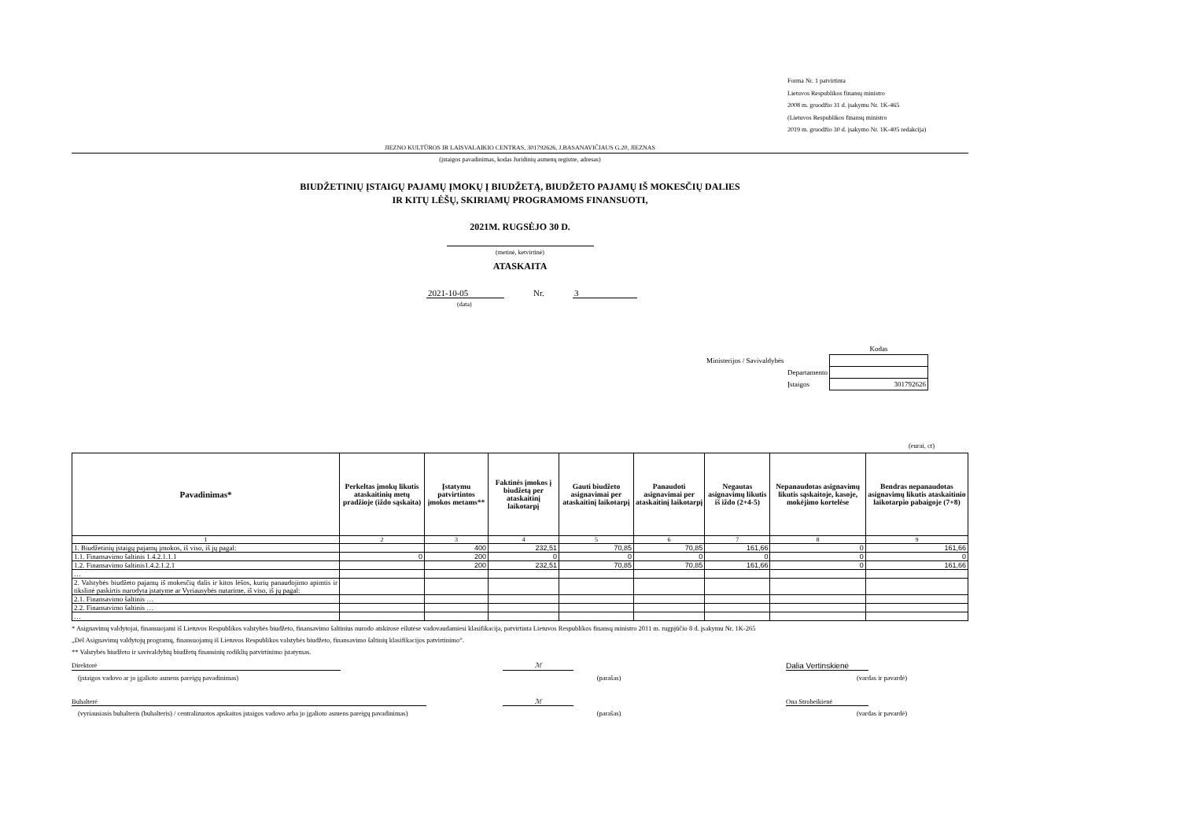Forma Nr. 1 patvirtinta
Lietuvos Respublikos finansų ministro
2008 m. gruodžio 31 d. įsakymu Nr. 1K-465
(Lietuvos Respublikos finansų ministro
2019 m. gruodžio 30 d. įsakymo Nr. 1K-405 redakcija)
JIEZNO KULTŪROS IR LAISVALAIKIO CENTRAS, 301792626, J.BASANAVIČIAUS G.20, JIEZNAS
(įstaigos pavadinimas, kodas Juridinių asmenų registre, adresas)
BIUDŽETINIŲ ĮSTAIGŲ PAJAMŲ ĮMOKŲ Į BIUDŽETĄ, BIUDŽETO PAJAMŲ IŠ MOKESČIŲ DALIES
IR KITŲ LĖŠŲ, SKIRIAMŲ PROGRAMOMS FINANSUOTI,
2021M. RUGSĖJO 30 D.
(metinė, ketvirtinė)
ATASKAITA
2021-10-05 Nr. 3
(data)
| | Kodas |
| Ministerijos / Savivaldybės | |
| Departamento | |
| Įstaigos | 301792626 |
(eurai, ct)
| Pavadinimas* | Perkeltas įmokų likutis ataskaitinių metų pradžioje (iždo sąskaita) | Įstatymu patvirtintos įmokos metams** | Faktinės įmokos į biudžetą per ataskaitinį laikotarpį | Gauti biudžeto asignavimai per ataskaitinį laikotarpį | Panaudoti asignavimai per ataskaitinį laikotarpį | Negautas asignavimų likutis iš iždo (2+4-5) | Nepanaudotas asignavimų likutis sąskaitoje, kasoje, mokėjimo kortelėse | Bendras nepanaudotas asignavimų likutis ataskaitinio laikotarpio pabaigoje (7+8) |
| --- | --- | --- | --- | --- | --- | --- | --- | --- |
| 1 | 2 | 3 | 4 | 5 | 6 | 7 | 8 | 9 |
| 1. Biudžetinių įstaigų pajamų įmokos, iš viso, iš jų pagal: | | 400 | 232,51 | 70,85 | 70,85 | 161,66 | 0 | 161,66 |
| 1.1. Finansavimo šaltinis 1.4.2.1.1.1 | 0 | 200 | 0 | 0 | 0 | 0 | 0 | 0 |
| 1.2. Finansavimo šaltinis1.4.2.1.2.1 | | 200 | 232,51 | 70,85 | 70,85 | 161,66 | 0 | 161,66 |
| … | | | | | | | | |
| 2. Valstybės biudžeto pajamų iš mokesčių dalis ir kitos lėšos, kurių panaudojimo apimtis ir tikslinė paskirtis nurodyta įstatyme ar Vyriausybės nutarime, iš viso, iš jų pagal: | | | | | | | | |
| 2.1. Finansavimo šaltinis … | | | | | | | | |
| 2.2. Finansavimo šaltinis … | | | | | | | | |
| … | | | | | | | | |
* Asignavimų valdytojai, finansuojami iš Lietuvos Respublikos valstybės biudžeto, finansavimo šaltinius nurodo atskirose eilutėse vadovaudamiesi klasifikacija, patvirtinta Lietuvos Respublikos finansų ministro 2011 m. rugpjūčio 8 d. įsakymu Nr. 1K-265
„Dėl Asignavimų valdytojų programų, finansuojamų iš Lietuvos Respublikos valstybės biudžeto, finansavimo šaltinių klasifikacijos patvirtinimo“.
** Valstybės biudžeto ir savivaldybių biudžetų finansinių rodiklių patvirtinimo įstatymas.
Direktorė ℳ
Dalia Vertinskienė
(įstaigos vadovo ar jo įgalioto asmens pareigų pavadinimas) (parašas) (vardas ir pavardė)
Buhalterė ℳ Ona Strobeikienė
(vyriausiasis buhalteris (buhalteris) / centralizuotos apskaitos įstaigos vadovo arba jo įgalioto asmens pareigų pavadinimas) (parašas) (vardas ir pavardė)